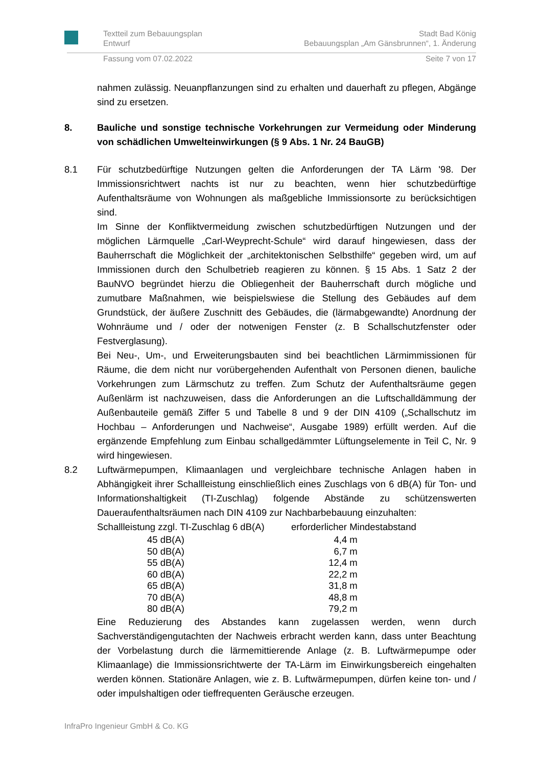Textteil zum Bebauungsplan
Entwurf
Stadt Bad König
Bebauungsplan „Am Gänsbrunnen“, 1. Änderung
Fassung vom 07.02.2022 Seite 7 von 17
nahmen zulässig. Neuanpflanzungen sind zu erhalten und dauerhaft zu pflegen, Abgänge sind zu ersetzen.
8. Bauliche und sonstige technische Vorkehrungen zur Vermeidung oder Minderung von schädlichen Umwelteinwirkungen (§ 9 Abs. 1 Nr. 24 BauGB)
8.1 Für schutzbedürftige Nutzungen gelten die Anforderungen der TA Lärm '98. Der Immissionsrichtwert nachts ist nur zu beachten, wenn hier schutzbedürftige Aufenthaltsräume von Wohnungen als maßgebliche Immissionsorte zu berücksichtigen sind.
Im Sinne der Konfliktvermeidung zwischen schutzbedürftigen Nutzungen und der möglichen Lärmquelle „Carl-Weyprecht-Schule“ wird darauf hingewiesen, dass der Bauherrschaft die Möglichkeit der „architektonischen Selbsthilfe“ gegeben wird, um auf Immissionen durch den Schulbetrieb reagieren zu können. § 15 Abs. 1 Satz 2 der BauNVO begründet hierzu die Obliegenheit der Bauherrschaft durch mögliche und zumutbare Maßnahmen, wie beispielswiese die Stellung des Gebäudes auf dem Grundstück, der äußere Zuschnitt des Gebäudes, die (lärmabgewandte) Anordnung der Wohnräume und / oder der notwenigen Fenster (z. B Schallschutzfenster oder Festverglasung).
Bei Neu-, Um-, und Erweiterungsbauten sind bei beachtlichen Lärmimmissionen für Räume, die dem nicht nur vorübergehenden Aufenthalt von Personen dienen, bauliche Vorkehrungen zum Lärmschutz zu treffen. Zum Schutz der Aufenthaltsräume gegen Außenlärm ist nachzuweisen, dass die Anforderungen an die Luftschalldämmung der Außenbauteile gemäß Ziffer 5 und Tabelle 8 und 9 der DIN 4109 („Schallschutz im Hochbau – Anforderungen und Nachweise“, Ausgabe 1989) erfüllt werden. Auf die ergänzende Empfehlung zum Einbau schallgedämmter Lüftungselemente in Teil C, Nr. 9 wird hingewiesen.
8.2 Luftwärmepumpen, Klimaanlagen und vergleichbare technische Anlagen haben in Abhängigkeit ihrer Schallleistung einschließlich eines Zuschlags von 6 dB(A) für Ton- und Informationshaltigkeit (TI-Zuschlag) folgende Abstände zu schützenswerten Daueraufenthaltsräumen nach DIN 4109 zur Nachbarbebauung einzuhalten:
| Schallleistung zzgl. TI-Zuschlag 6 dB(A) | erforderlicher Mindestabstand |
| 45 dB(A) | 4,4 m |
| 50 dB(A) | 6,7 m |
| 55 dB(A) | 12,4 m |
| 60 dB(A) | 22,2 m |
| 65 dB(A) | 31,8 m |
| 70 dB(A) | 48,8 m |
| 80 dB(A) | 79,2 m |
Eine Reduzierung des Abstandes kann zugelassen werden, wenn durch Sachverständigengutachten der Nachweis erbracht werden kann, dass unter Beachtung der Vorbelastung durch die lärmemittierende Anlage (z. B. Luftwärmepumpe oder Klimaanlage) die Immissionsrichtwerte der TA-Lärm im Einwirkungsbereich eingehalten werden können. Stationäre Anlagen, wie z. B. Luftwärmepumpen, dürfen keine ton- und / oder impulshaltigen oder tieffrequenten Geräusche erzeugen.
InfraPro Ingenieur GmbH & Co. KG